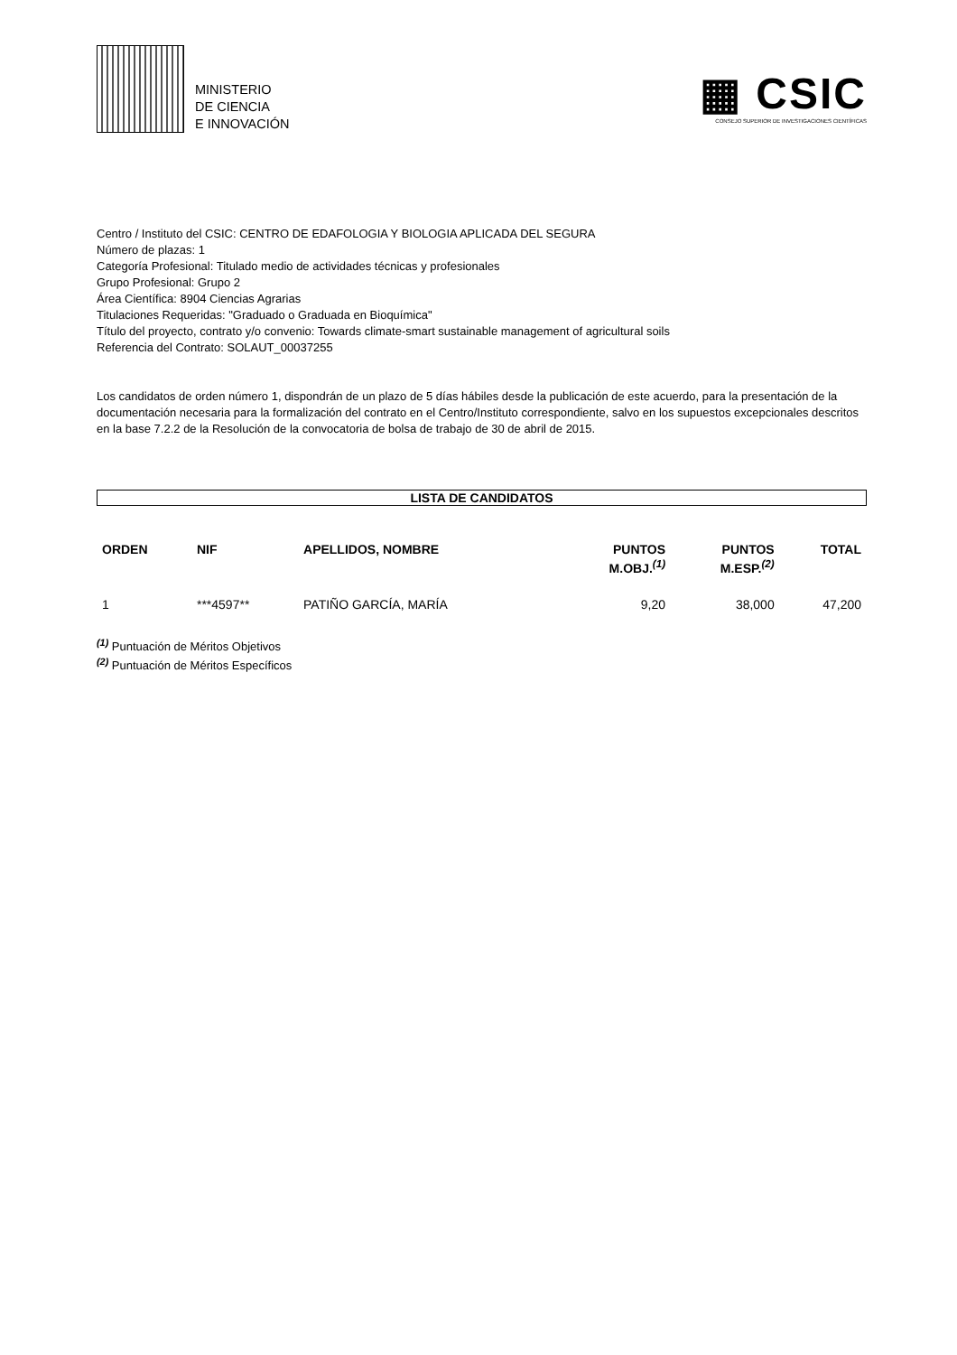MINISTERIO
DE CIENCIA
E INNOVACIÓN
▦ CSIC
CONSEJO SUPERIOR DE INVESTIGACIONES CIENTÍFICAS
Centro / Instituto del CSIC: CENTRO DE EDAFOLOGIA Y BIOLOGIA APLICADA DEL SEGURA
Número de plazas: 1
Categoría Profesional: Titulado medio de actividades técnicas y profesionales
Grupo Profesional: Grupo 2
Área Científica: 8904 Ciencias Agrarias
Titulaciones Requeridas: "Graduado o Graduada en Bioquímica"
Título del proyecto, contrato y/o convenio: Towards climate-smart sustainable management of agricultural soils
Referencia del Contrato: SOLAUT_00037255
Los candidatos de orden número 1, dispondrán de un plazo de 5 días hábiles desde la publicación de este acuerdo, para la presentación de la documentación necesaria para la formalización del contrato en el Centro/Instituto correspondiente, salvo en los supuestos excepcionales descritos en la base 7.2.2 de la Resolución de la convocatoria de bolsa de trabajo de 30 de abril de 2015.
LISTA DE CANDIDATOS
| ORDEN | NIF | APELLIDOS, NOMBRE | PUNTOS M.OBJ.<sup>(1)</sup> | PUNTOS M.ESP.<sup>(2)</sup> | TOTAL |
| --- | --- | --- | --- | --- | --- |
| 1 | ***4597** | PATIÑO GARCÍA, MARÍA | 9,20 | 38,000 | 47,200 |
<sup>(1)</sup> Puntuación de Méritos Objetivos
<sup>(2)</sup> Puntuación de Méritos Específicos